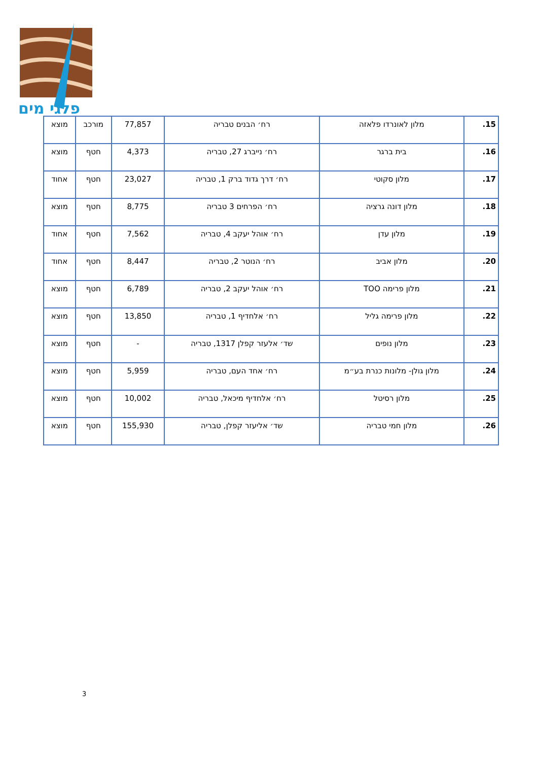פלגי מים
| 15. | מלון לאונרדו פלאזה | רח׳ הבנים טבריה | 77,857 | מורכב | מוצא |
| 16. | בית ברגר | רח׳ נייברג 27, טבריה | 4,373 | חטף | מוצא |
| 17. | מלון סקוטי | רח׳ דרך גדוד ברק 1, טבריה | 23,027 | חטף | אחוד |
| 18. | מלון דונה גרציה | רח׳ הפרחים 3 טבריה | 8,775 | חטף | מוצא |
| 19. | מלון עדן | רח׳ אוהל יעקב 4, טבריה | 7,562 | חטף | אחוד |
| 20. | מלון אביב | רח׳ הנוטר 2, טבריה | 8,447 | חטף | אחוד |
| 21. | מלון פרימה TOO | רח׳ אוהל יעקב 2, טבריה | 6,789 | חטף | מוצא |
| 22. | מלון פרימה גליל | רח׳ אלחדיף 1, טבריה | 13,850 | חטף | מוצא |
| 23. | מלון נופים | שד׳ אלעזר קפלן 1317, טבריה | - | חטף | מוצא |
| 24. | מלון גולן- מלונות כנרת בע״מ | רח׳ אחד העם, טבריה | 5,959 | חטף | מוצא |
| 25. | מלון רסיטל | רח׳ אלחדיף מיכאל, טבריה | 10,002 | חטף | מוצא |
| 26. | מלון חמי טבריה | שד׳ אליעזר קפלן, טבריה | 155,930 | חטף | מוצא |
3